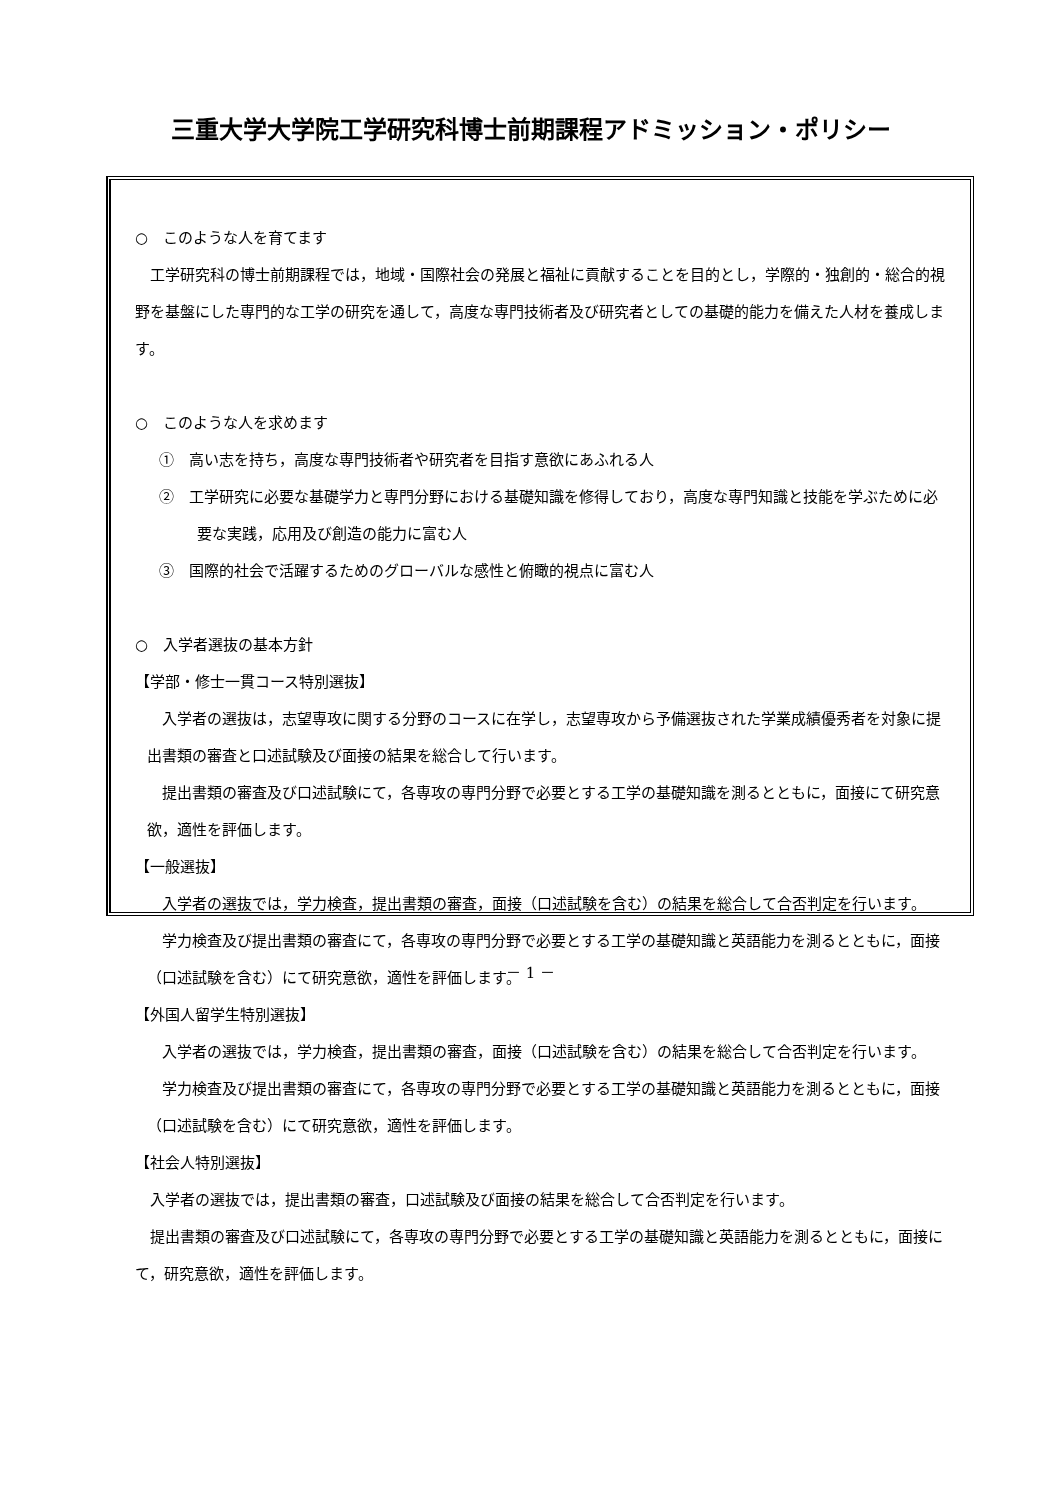三重大学大学院工学研究科博士前期課程アドミッション・ポリシー
○　このような人を育てます
　工学研究科の博士前期課程では，地域・国際社会の発展と福祉に貢献することを目的とし，学際的・独創的・総合的視野を基盤にした専門的な工学の研究を通して，高度な専門技術者及び研究者としての基礎的能力を備えた人材を養成します。
○　このような人を求めます
①　高い志を持ち，高度な専門技術者や研究者を目指す意欲にあふれる人
②　工学研究に必要な基礎学力と専門分野における基礎知識を修得しており，高度な専門知識と技能を学ぶために必要な実践，応用及び創造の能力に富む人
③　国際的社会で活躍するためのグローバルな感性と俯瞰的視点に富む人
○　入学者選抜の基本方針
【学部・修士一貫コース特別選抜】
　入学者の選抜は，志望専攻に関する分野のコースに在学し，志望専攻から予備選抜された学業成績優秀者を対象に提出書類の審査と口述試験及び面接の結果を総合して行います。
　提出書類の審査及び口述試験にて，各専攻の専門分野で必要とする工学の基礎知識を測るとともに，面接にて研究意欲，適性を評価します。
【一般選抜】
　入学者の選抜では，学力検査，提出書類の審査，面接（口述試験を含む）の結果を総合して合否判定を行います。
　学力検査及び提出書類の審査にて，各専攻の専門分野で必要とする工学の基礎知識と英語能力を測るとともに，面接（口述試験を含む）にて研究意欲，適性を評価します。
【外国人留学生特別選抜】
　入学者の選抜では，学力検査，提出書類の審査，面接（口述試験を含む）の結果を総合して合否判定を行います。
　学力検査及び提出書類の審査にて，各専攻の専門分野で必要とする工学の基礎知識と英語能力を測るとともに，面接（口述試験を含む）にて研究意欲，適性を評価します。
【社会人特別選抜】
　入学者の選抜では，提出書類の審査，口述試験及び面接の結果を総合して合否判定を行います。
　提出書類の審査及び口述試験にて，各専攻の専門分野で必要とする工学の基礎知識と英語能力を測るとともに，面接にて，研究意欲，適性を評価します。
－ 1 －